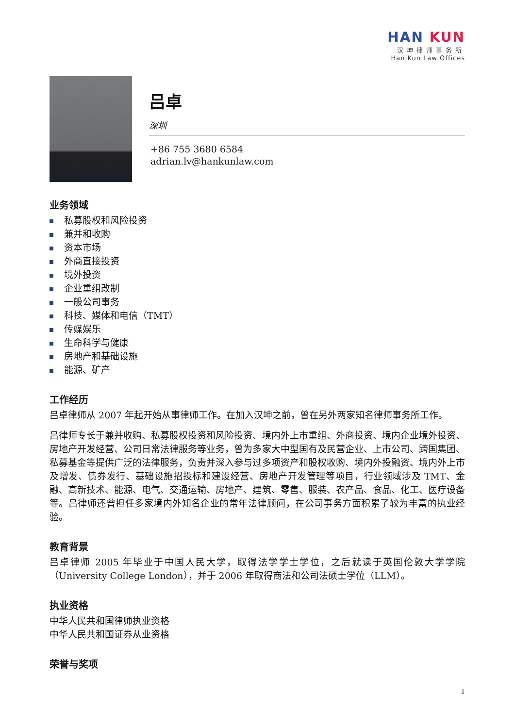HAN KUN
汉坤律师事务所
Han Kun Law Offices
吕卓
深圳
+86 755 3680 6584
adrian.lv@hankunlaw.com
业务领域
私募股权和风险投资
兼并和收购
资本市场
外商直接投资
境外投资
企业重组改制
一般公司事务
科技、媒体和电信（TMT）
传媒娱乐
生命科学与健康
房地产和基础设施
能源、矿产
工作经历
吕卓律师从 2007 年起开始从事律师工作。在加入汉坤之前，曾在另外两家知名律师事务所工作。
吕律师专长于兼并收购、私募股权投资和风险投资、境内外上市重组、外商投资、境内企业境外投资、房地产开发经营、公司日常法律服务等业务，曾为多家大中型国有及民营企业、上市公司、跨国集团、私募基金等提供广泛的法律服务，负责并深入参与过多项资产和股权收购、境内外投融资、境内外上市及增发、债券发行、基础设施招投标和建设经营、房地产开发管理等项目，行业领域涉及 TMT、金融、高新技术、能源、电气、交通运输、房地产、建筑、零售、服装、农产品、食品、化工、医疗设备等。吕律师还曾担任多家境内外知名企业的常年法律顾问，在公司事务方面积累了较为丰富的执业经验。
教育背景
吕卓律师 2005 年毕业于中国人民大学，取得法学学士学位，之后就读于英国伦敦大学学院（University College London），并于 2006 年取得商法和公司法硕士学位（LLM）。
执业资格
中华人民共和国律师执业资格
中华人民共和国证券从业资格
荣誉与奖项
1